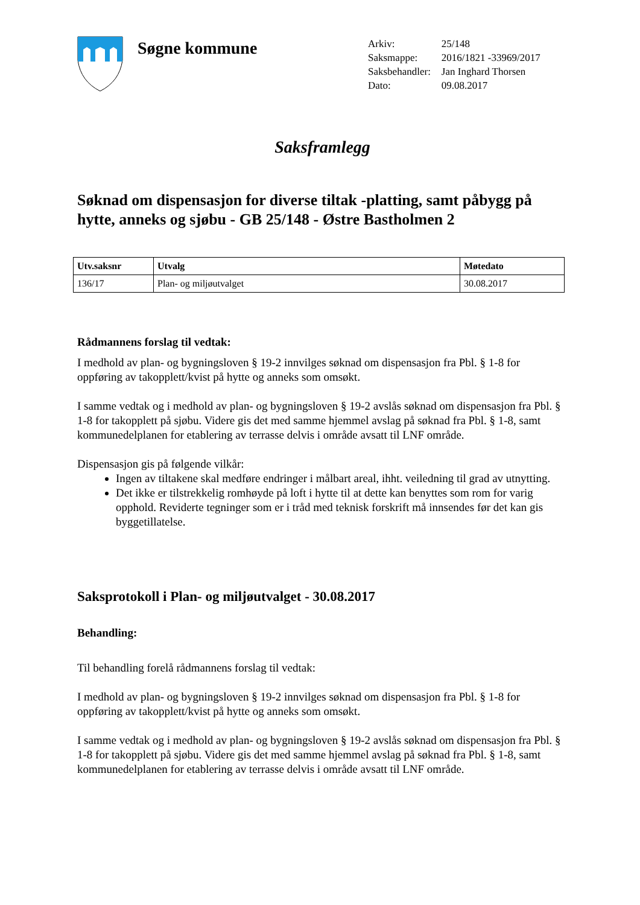Søgne kommune
| Arkiv: | 25/148 |
| Saksmappe: | 2016/1821 -33969/2017 |
| Saksbehandler: | Jan Inghard Thorsen |
| Dato: | 09.08.2017 |
Saksframlegg
Søknad om dispensasjon for diverse tiltak -platting, samt påbygg på hytte, anneks og sjøbu - GB 25/148 - Østre Bastholmen 2
| Utv.saksnr | Utvalg | Møtedato |
| --- | --- | --- |
| 136/17 | Plan- og miljøutvalget | 30.08.2017 |
Rådmannens forslag til vedtak:
I medhold av plan- og bygningsloven § 19-2 innvilges søknad om dispensasjon fra Pbl. § 1-8 for oppføring av takopplett/kvist på hytte og anneks som omsøkt.
I samme vedtak og i medhold av plan- og bygningsloven § 19-2 avslås søknad om dispensasjon fra Pbl. § 1-8 for takopplett på sjøbu. Videre gis det med samme hjemmel avslag på søknad fra Pbl. § 1-8, samt kommunedelplanen for etablering av terrasse delvis i område avsatt til LNF område.
Dispensasjon gis på følgende vilkår:
Ingen av tiltakene skal medføre endringer i målbart areal, ihht. veiledning til grad av utnytting.
Det ikke er tilstrekkelig romhøyde på loft i hytte til at dette kan benyttes som rom for varig opphold. Reviderte tegninger som er i tråd med teknisk forskrift må innsendes før det kan gis byggetillatelse.
Saksprotokoll i Plan- og miljøutvalget - 30.08.2017
Behandling:
Til behandling forelå rådmannens forslag til vedtak:
I medhold av plan- og bygningsloven § 19-2 innvilges søknad om dispensasjon fra Pbl. § 1-8 for oppføring av takopplett/kvist på hytte og anneks som omsøkt.
I samme vedtak og i medhold av plan- og bygningsloven § 19-2 avslås søknad om dispensasjon fra Pbl. § 1-8 for takopplett på sjøbu. Videre gis det med samme hjemmel avslag på søknad fra Pbl. § 1-8, samt kommunedelplanen for etablering av terrasse delvis i område avsatt til LNF område.